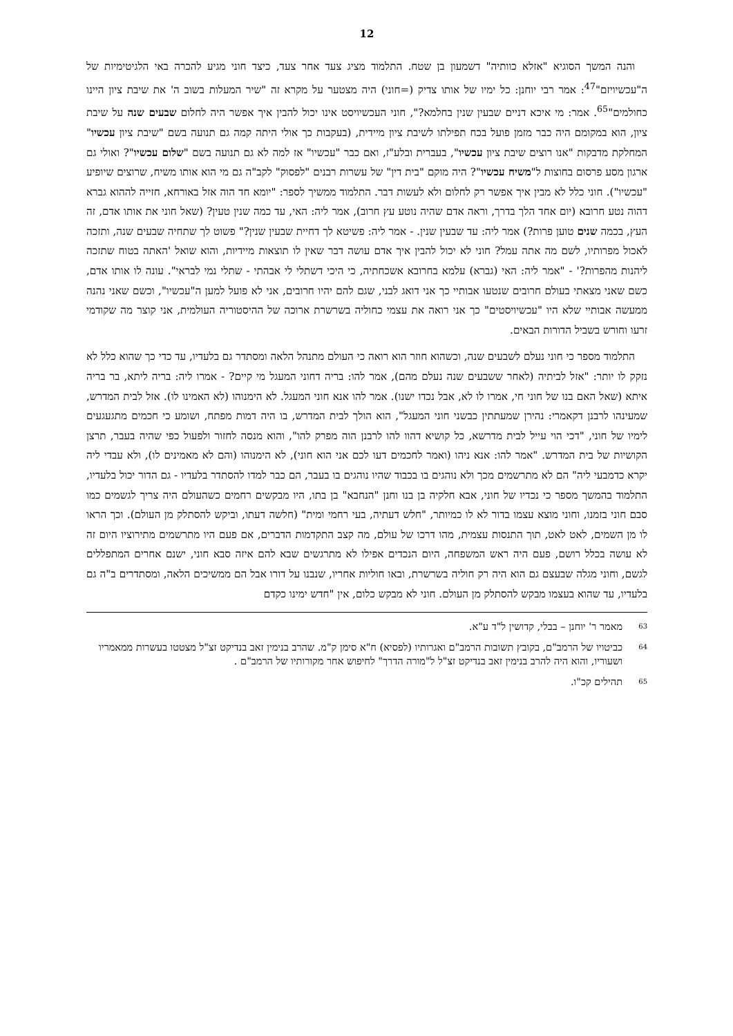12
והנה המשך הסוגיא "אזלא כוותיה" דשמעון בן שטח. התלמוד מציג צעד אחר צעד, כיצד חוני מגיע להכרה באי הלגיטימיות של ה"עכשיויזם"<sup>47</sup>: אמר רבי יוחנן: כל ימיו של אותו צדיק (=חוני) היה מצטער על מקרא זה "שיר המעלות בשוב ה' את שיבת ציון היינו כחולמים"<sup>65</sup>. אמר: מי איכא דניים שבעין שנין בחלמא?", חוני העכשיויסט אינו יכול להבין איך אפשר היה לחלום שבעים שנה על שיבת ציון, הוא במקומם היה כבר מזמן פועל בכח תפילתו לשיבת ציון מיידית, (בעקבות כך אולי היתה קמה גם תנועה בשם "שיבת ציון עכשיו" המחלקת מדבקות "אנו רוצים שיבת ציון עכשיו", בעברית ובלע"ז, ואם כבר "עכשיו" אז למה לא גם תנועה בשם "שלום עכשיו"? ואולי גם ארגון מסע פרסום בחוצות ל"משיח עכשיו"? היה מוקם "בית דין" של עשרות רבנים "לפסוק" לקב"ה גם מי הוא אותו משיח, שרוצים שיופיע "עכשיו"). חוני כלל לא מבין איך אפשר רק לחלום ולא לעשות דבר. התלמוד ממשיך לספר: "יומא חד הוה אזל באורחא, חזייה לההוא גברא דהוה נטע חרובא (יום אחד הלך בדרך, וראה אדם שהיה נוטע עץ חרוב), אמר ליה: האי, עד כמה שנין טעין? (שאל חוני את אותו אדם, זה העץ, בכמה שנים טוען פרות?) אמר ליה: עד שבעין שנין. - אמר ליה: פשיטא לך דחיית שבעין שנין?" פשוט לך שתחיה שבעים שנה, ותזכה לאכול מפרותיו, לשם מה אתה עמל? חוני לא יכול להבין איך אדם עושה דבר שאין לו תוצאות מיידיות, והוא שואל 'האתה בטוח שתזכה ליהנות מהפרות?' - "אמר ליה: האי (גברא) עלמא בחרובא אשכחתיה, כי היכי דשתלי לי אבהתי - שתלי נמי לבראי". עונה לו אותו אדם, כשם שאני מצאתי בעולם חרובים שנטעו אבותיי כך אני דואג לבני, שגם להם יהיו חרובים, אני לא פועל למען ה"עכשיו", וכשם שאני נהנה ממעשה אבותיי שלא היו "עכשיויסטים" כך אני רואה את עצמי כחוליה בשרשרת ארוכה של ההיסטוריה העולמית, אני קוצר מה שקודמי זרעו וחורש בשביל הדורות הבאים.
התלמוד מספר כי חוני נעלם לשבעים שנה, וכשהוא חוזר הוא רואה כי העולם מתנהל הלאה ומסתדר גם בלעדיו, עד כדי כך שהוא כלל לא נזקק לו יותר: "אזל לביתיה (לאחר ששבעים שנה נעלם מהם), אמר להו: בריה דחוני המעגל מי קיים? - אמרו ליה: בריה ליתא, בר בריה איתא (שאל האם בנו של חוני חי, אמרו לו לא, אבל נכדו ישנו). אמר להו אנא חוני המעגל. לא הימנוהו (לא האמינו לו). אזל לבית המדרש, שמעינהו לרבנן דקאמרי: נהירן שמעתתין כבשני חוני המעגל", הוא הולך לבית המדרש, בו היה דמות מפתח, ושומע כי חכמים מתגעגעים לימיו של חוני, "דכי הוי עייל לבית מדרשא, כל קושיא דהוו להו לרבנן הוה מפרק להו", והוא מנסה לחזור ולפעול כפי שהיה בעבר, תרצן הקושיות של בית המדרש. "אמר להו: אנא ניהו (ואמר לחכמים דעו לכם אני הוא חוני), לא הימנוהו (והם לא מאמינים לו), ולא עבדי ליה יקרא כדמבעי ליה" הם לא מתרשמים מכך ולא נוהגים בו בכבוד שהיו נוהגים בו בעבר, הם כבר למדו להסתדר בלעדיו - גם הדור יכול בלעדיו, התלמוד בהמשך מספר כי נכדיו של חוני, אבא חלקיה בן בנו וחנן "הנחבא" בן בתו, היו מבקשים רחמים כשהעולם היה צריך לגשמים כמו סבם חוני בזמנו, וחוני מוצא עצמו בדור לא לו כמיותר, "חלש דעתיה, בעי רחמי ומית" (חלשה דעתו, וביקש להסתלק מן העולם). וכך הראו לו מן השמים, לאט לאט, תוך התנסות עצמית, מהו דרכו של עולם, מה קצב התקדמות הדברים, אם פעם היו מתרשמים מתירוציו היום זה לא עושה בכלל רושם, פעם היה ראש המשפחה, היום הנכדים אפילו לא מתרגשים שבא להם איזה סבא חוני, ישנם אחרים המתפללים לגשם, וחוני מגלה שבעצם גם הוא היה רק חוליה בשרשרת, ובאו חוליות אחריו, שנבנו על דורו אבל הם ממשיכים הלאה, ומסתדרים ב"ה גם בלעדיו, עד שהוא בעצמו מבקש להסתלק מן העולם. חוני לא מבקש כלום, אין "חדש ימינו כקדם
<sup>63</sup> מאמר ר' יוחנן – בבלי, קדושין ל"ד ע"א.
<sup>64</sup> כביטויו של הרמב"ם, בקובץ תשובות הרמב"ם ואגרותיו (לפסיא) ח"א סימן ק"מ. שהרב בנימין זאב בנדיקט זצ"ל מצטטו בעשרות ממאמריו ושעוריו, והוא היה להרב בנימין זאב בנדיקט זצ"ל ל"מורה הדרך" לחיפוש אחר מקורותיו של הרמב"ם .
<sup>65</sup> תהילים קכ"ו.